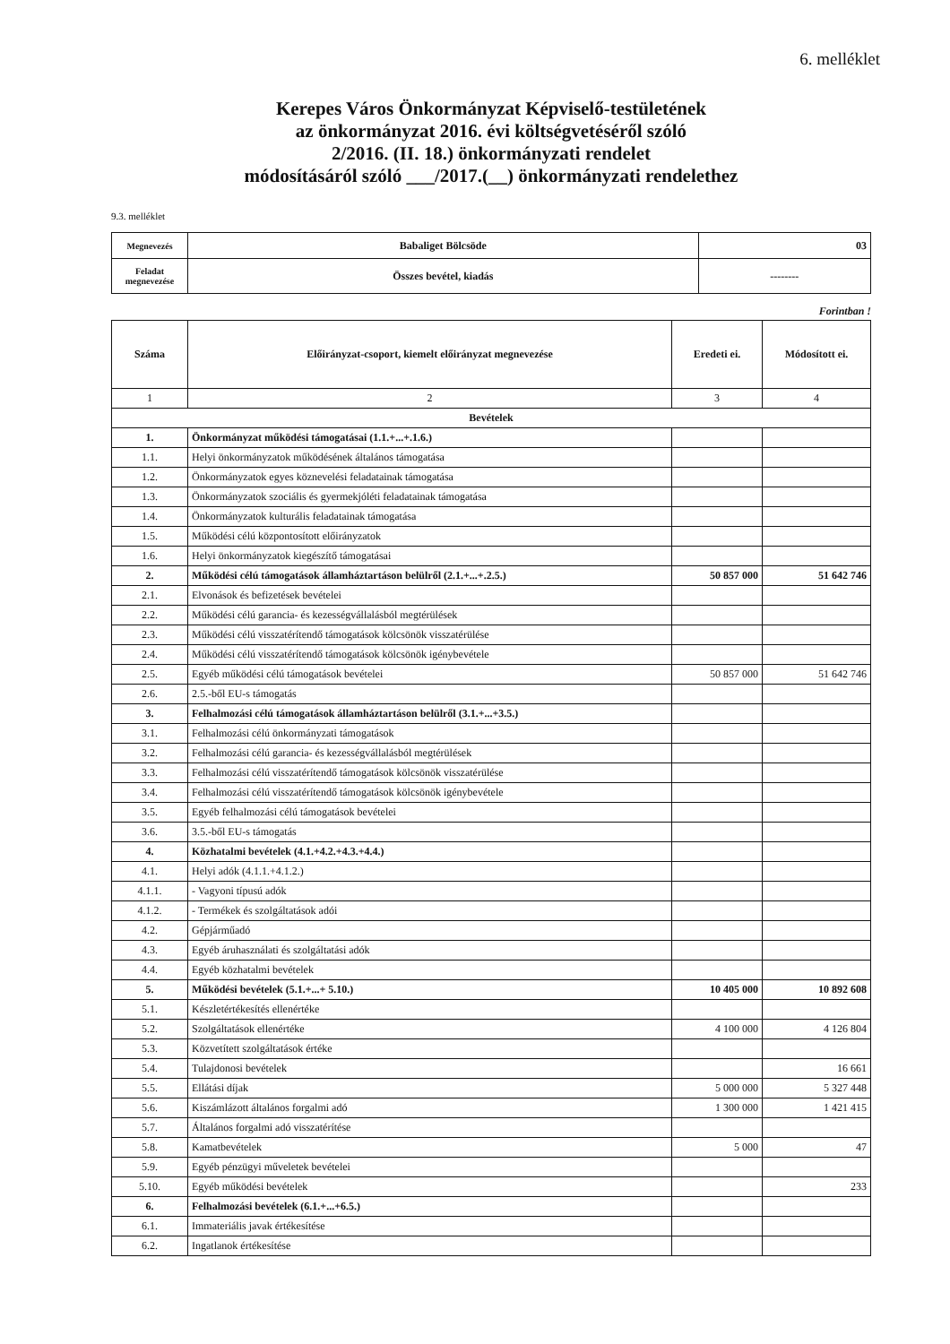6. melléklet
Kerepes Város Önkormányzat Képviselő-testületének
az önkormányzat 2016. évi költségvetéséről szóló
2/2016. (II. 18.) önkormányzati rendelet
módosításáról szóló ___/2017.(__) önkormányzati rendelethez
9.3. melléklet
| Megnevezés | Babaliget Bölcsöde | 03 |
| Feladat megnevezése | Összes bevétel, kiadás | -------- |
Forintban !
| Száma | Előirányzat-csoport, kiemelt előirányzat megnevezése | Eredeti ei. | Módosított ei. |
| --- | --- | --- | --- |
| 1 | 2 | 3 | 4 |
| Bevételek | | | |
| 1. | Önkormányzat működési támogatásai (1.1.+...+.1.6.) | | |
| 1.1. | Helyi önkormányzatok működésének általános támogatása | | |
| 1.2. | Önkormányzatok egyes köznevelési feladatainak támogatása | | |
| 1.3. | Önkormányzatok szociális és gyermekjóléti feladatainak támogatása | | |
| 1.4. | Önkormányzatok kulturális feladatainak támogatása | | |
| 1.5. | Működési célú központosított előirányzatok | | |
| 1.6. | Helyi önkormányzatok kiegészítő támogatásai | | |
| 2. | Működési célú támogatások államháztartáson belülről (2.1.+...+.2.5.) | 50 857 000 | 51 642 746 |
| 2.1. | Elvonások és befizetések bevételei | | |
| 2.2. | Működési célú garancia- és kezességvállalásból megtérülések | | |
| 2.3. | Működési célú visszatérítendő támogatások kölcsönök visszatérülése | | |
| 2.4. | Működési célú visszatérítendő támogatások kölcsönök igénybevétele | | |
| 2.5. | Egyéb működési célú támogatások bevételei | 50 857 000 | 51 642 746 |
| 2.6. | 2.5.-ből EU-s támogatás | | |
| 3. | Felhalmozási célú támogatások államháztartáson belülről (3.1.+...+3.5.) | | |
| 3.1. | Felhalmozási célú önkormányzati támogatások | | |
| 3.2. | Felhalmozási célú garancia- és kezességvállalásból megtérülések | | |
| 3.3. | Felhalmozási célú visszatérítendő támogatások kölcsönök visszatérülése | | |
| 3.4. | Felhalmozási célú visszatérítendő támogatások kölcsönök igénybevétele | | |
| 3.5. | Egyéb felhalmozási célú támogatások bevételei | | |
| 3.6. | 3.5.-ből EU-s támogatás | | |
| 4. | Közhatalmi bevételek (4.1.+4.2.+4.3.+4.4.) | | |
| 4.1. | Helyi adók (4.1.1.+4.1.2.) | | |
| 4.1.1. | - Vagyoni típusú adók | | |
| 4.1.2. | - Termékek és szolgáltatások adói | | |
| 4.2. | Gépjárműadó | | |
| 4.3. | Egyéb áruhasználati és szolgáltatási adók | | |
| 4.4. | Egyéb közhatalmi bevételek | | |
| 5. | Működési bevételek (5.1.+...+ 5.10.) | 10 405 000 | 10 892 608 |
| 5.1. | Készletértékesítés ellenértéke | | |
| 5.2. | Szolgáltatások ellenértéke | 4 100 000 | 4 126 804 |
| 5.3. | Közvetített szolgáltatások értéke | | |
| 5.4. | Tulajdonosi bevételek | | 16 661 |
| 5.5. | Ellátási díjak | 5 000 000 | 5 327 448 |
| 5.6. | Kiszámlázott általános forgalmi adó | 1 300 000 | 1 421 415 |
| 5.7. | Általános forgalmi adó visszatérítése | | |
| 5.8. | Kamatbevételek | 5 000 | 47 |
| 5.9. | Egyéb pénzügyi műveletek bevételei | | |
| 5.10. | Egyéb működési bevételek | | 233 |
| 6. | Felhalmozási bevételek (6.1.+...+6.5.) | | |
| 6.1. | Immateriális javak értékesítése | | |
| 6.2. | Ingatlanok értékesítése | | |